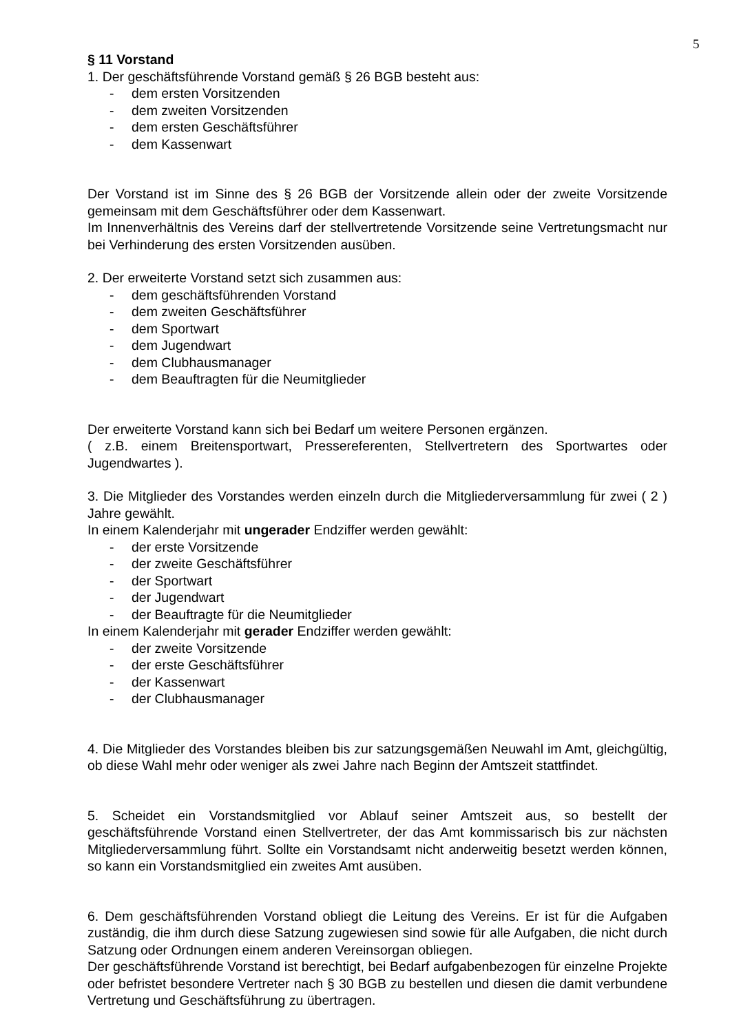5
§ 11 Vorstand
1. Der geschäftsführende Vorstand gemäß § 26 BGB besteht aus:
- dem ersten Vorsitzenden
- dem zweiten Vorsitzenden
- dem ersten Geschäftsführer
- dem Kassenwart
Der Vorstand ist im Sinne des § 26 BGB der Vorsitzende allein oder der zweite Vorsitzende gemeinsam mit dem Geschäftsführer oder dem Kassenwart.
Im Innenverhältnis des Vereins darf der stellvertretende Vorsitzende seine Vertretungsmacht nur bei Verhinderung des ersten Vorsitzenden ausüben.
2. Der erweiterte Vorstand setzt sich zusammen aus:
- dem geschäftsführenden Vorstand
- dem zweiten Geschäftsführer
- dem Sportwart
- dem Jugendwart
- dem Clubhausmanager
- dem Beauftragten für die Neumitglieder
Der erweiterte Vorstand kann sich bei Bedarf um weitere Personen ergänzen.
( z.B. einem Breitensportwart, Pressereferenten, Stellvertretern des Sportwartes oder Jugendwartes ).
3. Die Mitglieder des Vorstandes werden einzeln durch die Mitgliederversammlung für zwei ( 2 ) Jahre gewählt.
In einem Kalenderjahr mit ungerader Endziffer werden gewählt:
- der erste Vorsitzende
- der zweite Geschäftsführer
- der Sportwart
- der Jugendwart
- der Beauftragte für die Neumitglieder
In einem Kalenderjahr mit gerader Endziffer werden gewählt:
- der zweite Vorsitzende
- der erste Geschäftsführer
- der Kassenwart
- der Clubhausmanager
4. Die Mitglieder des Vorstandes bleiben bis zur satzungsgemäßen Neuwahl im Amt, gleichgültig, ob diese Wahl mehr oder weniger als zwei Jahre nach Beginn der Amtszeit stattfindet.
5. Scheidet ein Vorstandsmitglied vor Ablauf seiner Amtszeit aus, so bestellt der geschäftsführende Vorstand einen Stellvertreter, der das Amt kommissarisch bis zur nächsten Mitgliederversammlung führt. Sollte ein Vorstandsamt nicht anderweitig besetzt werden können, so kann ein Vorstandsmitglied ein zweites Amt ausüben.
6. Dem geschäftsführenden Vorstand obliegt die Leitung des Vereins. Er ist für die Aufgaben zuständig, die ihm durch diese Satzung zugewiesen sind sowie für alle Aufgaben, die nicht durch Satzung oder Ordnungen einem anderen Vereinsorgan obliegen.
Der geschäftsführende Vorstand ist berechtigt, bei Bedarf aufgabenbezogen für einzelne Projekte oder befristet besondere Vertreter nach § 30 BGB zu bestellen und diesen die damit verbundene Vertretung und Geschäftsführung zu übertragen.